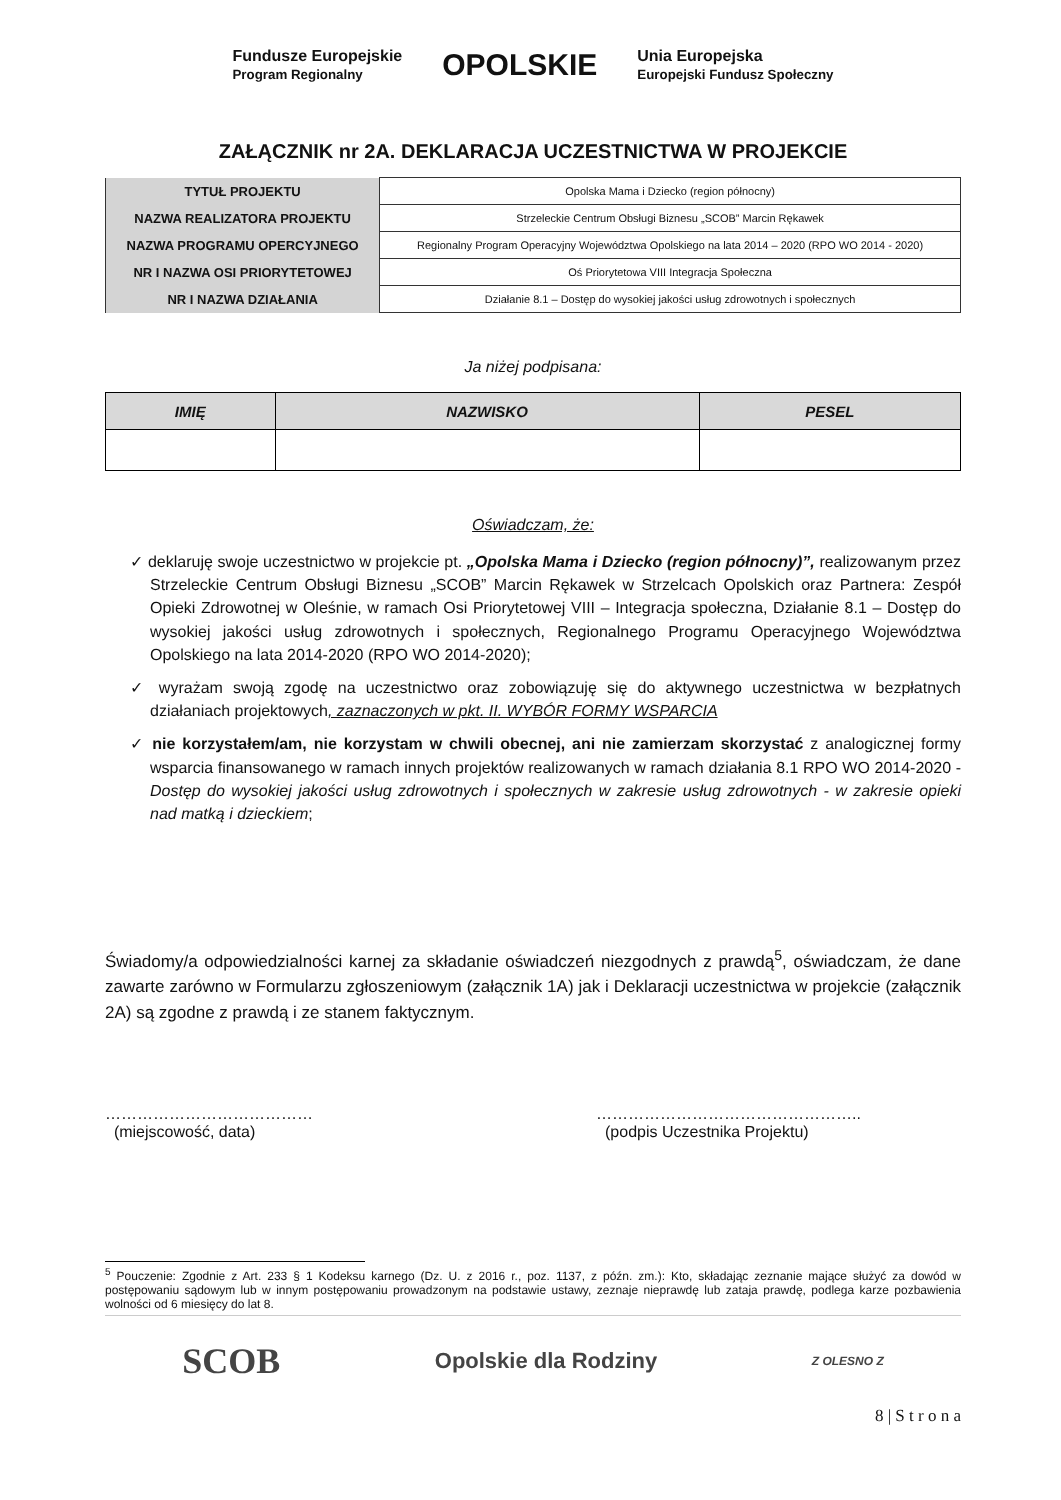Fundusze Europejskie
Program Regionalny OPOLSKIE Unia Europejska
Europejski Fundusz Społeczny
ZAŁĄCZNIK nr 2A. DEKLARACJA UCZESTNICTWA W PROJEKCIE
| TYTUŁ PROJEKTU | Opolska Mama i Dziecko (region północny) |
| NAZWA REALIZATORA PROJEKTU | Strzeleckie Centrum Obsługi Biznesu „SCOB” Marcin Rękawek |
| NAZWA PROGRAMU OPERCYJNEGO | Regionalny Program Operacyjny Województwa Opolskiego na lata 2014 – 2020 (RPO WO 2014 - 2020) |
| NR I NAZWA OSI PRIORYTETOWEJ | Oś Priorytetowa VIII Integracja Społeczna |
| NR I NAZWA DZIAŁANIA | Działanie 8.1 – Dostęp do wysokiej jakości usług zdrowotnych i społecznych |
Ja niżej podpisana:
| IMIĘ | NAZWISKO | PESEL |
| --- | --- | --- |
Oświadczam, że:
✓ deklaruję swoje uczestnictwo w projekcie pt. „Opolska Mama i Dziecko (region północny)”, realizowanym przez Strzeleckie Centrum Obsługi Biznesu „SCOB” Marcin Rękawek w Strzelcach Opolskich oraz Partnera: Zespół Opieki Zdrowotnej w Oleśnie, w ramach Osi Priorytetowej VIII – Integracja społeczna, Działanie 8.1 – Dostęp do wysokiej jakości usług zdrowotnych i społecznych, Regionalnego Programu Operacyjnego Województwa Opolskiego na lata 2014-2020 (RPO WO 2014-2020);
✓ wyrażam swoją zgodę na uczestnictwo oraz zobowiązuję się do aktywnego uczestnictwa w bezpłatnych działaniach projektowych, zaznaczonych w pkt. II. WYBÓR FORMY WSPARCIA
✓ nie korzystałem/am, nie korzystam w chwili obecnej, ani nie zamierzam skorzystać z analogicznej formy wsparcia finansowanego w ramach innych projektów realizowanych w ramach działania 8.1 RPO WO 2014-2020 - Dostęp do wysokiej jakości usług zdrowotnych i społecznych w zakresie usług zdrowotnych - w zakresie opieki nad matką i dzieckiem;
Świadomy/a odpowiedzialności karnej za składanie oświadczeń niezgodnych z prawdą<sup>5</sup>, oświadczam, że dane zawarte zarówno w Formularzu zgłoszeniowym (załącznik 1A) jak i Deklaracji uczestnictwa w projekcie (załącznik 2A) są zgodne z prawdą i ze stanem faktycznym.
…………………………………
(miejscowość, data)
…………………………………………..
(podpis Uczestnika Projektu)
<sup>5</sup> Pouczenie: Zgodnie z Art. 233 § 1 Kodeksu karnego (Dz. U. z 2016 r., poz. 1137, z późn. zm.): Kto, składając zeznanie mające służyć za dowód w postępowaniu sądowym lub w innym postępowaniu prowadzonym na podstawie ustawy, zeznaje nieprawdę lub zataja prawdę, podlega karze pozbawienia wolności od 6 miesięcy do lat 8.
SCOB Opolskie dla Rodziny Z OLESNO Z
8 | S t r o n a